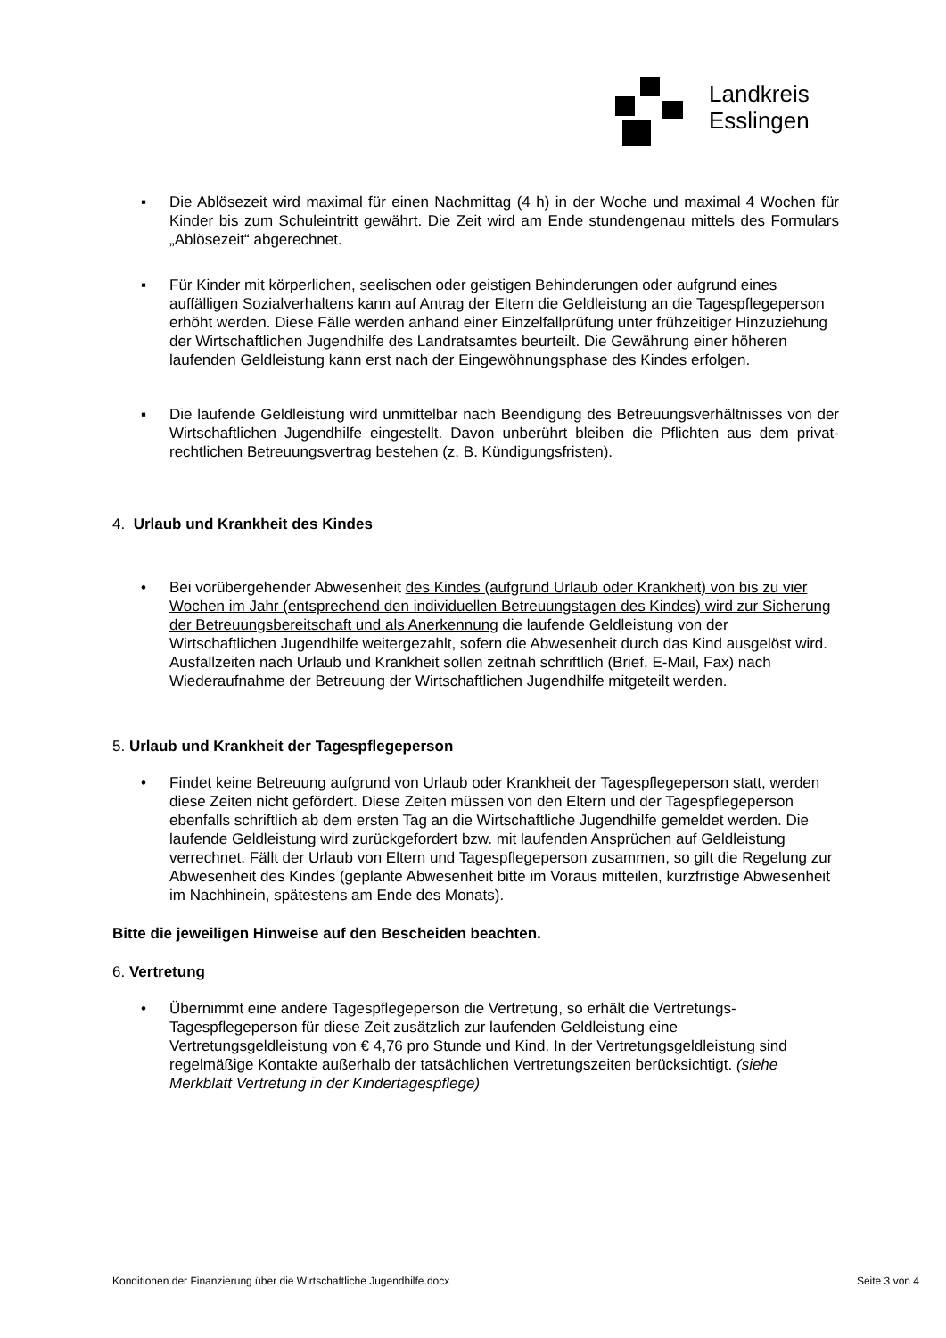Landkreis
Esslingen
▪ Die Ablösezeit wird maximal für einen Nachmittag (4 h) in der Woche und maximal 4 Wochen für Kinder bis zum Schuleintritt gewährt. Die Zeit wird am Ende stundengenau mittels des Formulars „Ablösezeit“ abgerechnet.
▪ Für Kinder mit körperlichen, seelischen oder geistigen Behinderungen oder aufgrund eines auffälligen Sozialverhaltens kann auf Antrag der Eltern die Geldleistung an die Tagespflegeperson erhöht werden. Diese Fälle werden anhand einer Einzelfallprüfung unter frühzeitiger Hinzuziehung der Wirtschaftlichen Jugendhilfe des Landratsamtes beurteilt. Die Gewährung einer höheren laufenden Geldleistung kann erst nach der Eingewöhnungsphase des Kindes erfolgen.
▪ Die laufende Geldleistung wird unmittelbar nach Beendigung des Betreuungsverhältnisses von der Wirtschaftlichen Jugendhilfe eingestellt. Davon unberührt bleiben die Pflichten aus dem privat-rechtlichen Betreuungsvertrag bestehen (z. B. Kündigungsfristen).
4. Urlaub und Krankheit des Kindes
• Bei vorübergehender Abwesenheit des Kindes (aufgrund Urlaub oder Krankheit) von bis zu vier Wochen im Jahr (entsprechend den individuellen Betreuungstagen des Kindes) wird zur Sicherung der Betreuungsbereitschaft und als Anerkennung die laufende Geldleistung von der Wirtschaftlichen Jugendhilfe weitergezahlt, sofern die Abwesenheit durch das Kind ausgelöst wird. Ausfallzeiten nach Urlaub und Krankheit sollen zeitnah schriftlich (Brief, E-Mail, Fax) nach Wiederaufnahme der Betreuung der Wirtschaftlichen Jugendhilfe mitgeteilt werden.
5. Urlaub und Krankheit der Tagespflegeperson
• Findet keine Betreuung aufgrund von Urlaub oder Krankheit der Tagespflegeperson statt, werden diese Zeiten nicht gefördert. Diese Zeiten müssen von den Eltern und der Tagespflegeperson ebenfalls schriftlich ab dem ersten Tag an die Wirtschaftliche Jugendhilfe gemeldet werden. Die laufende Geldleistung wird zurückgefordert bzw. mit laufenden Ansprüchen auf Geldleistung verrechnet. Fällt der Urlaub von Eltern und Tagespflegeperson zusammen, so gilt die Regelung zur Abwesenheit des Kindes (geplante Abwesenheit bitte im Voraus mitteilen, kurzfristige Abwesenheit im Nachhinein, spätestens am Ende des Monats).
Bitte die jeweiligen Hinweise auf den Bescheiden beachten.
6. Vertretung
• Übernimmt eine andere Tagespflegeperson die Vertretung, so erhält die Vertretungs-Tagespflegeperson für diese Zeit zusätzlich zur laufenden Geldleistung eine Vertretungsgeldleistung von € 4,76 pro Stunde und Kind. In der Vertretungsgeldleistung sind regelmäßige Kontakte außerhalb der tatsächlichen Vertretungszeiten berücksichtigt. (siehe Merkblatt Vertretung in der Kindertagespflege)
Konditionen der Finanzierung über die Wirtschaftliche Jugendhilfe.docx Seite 3 von 4